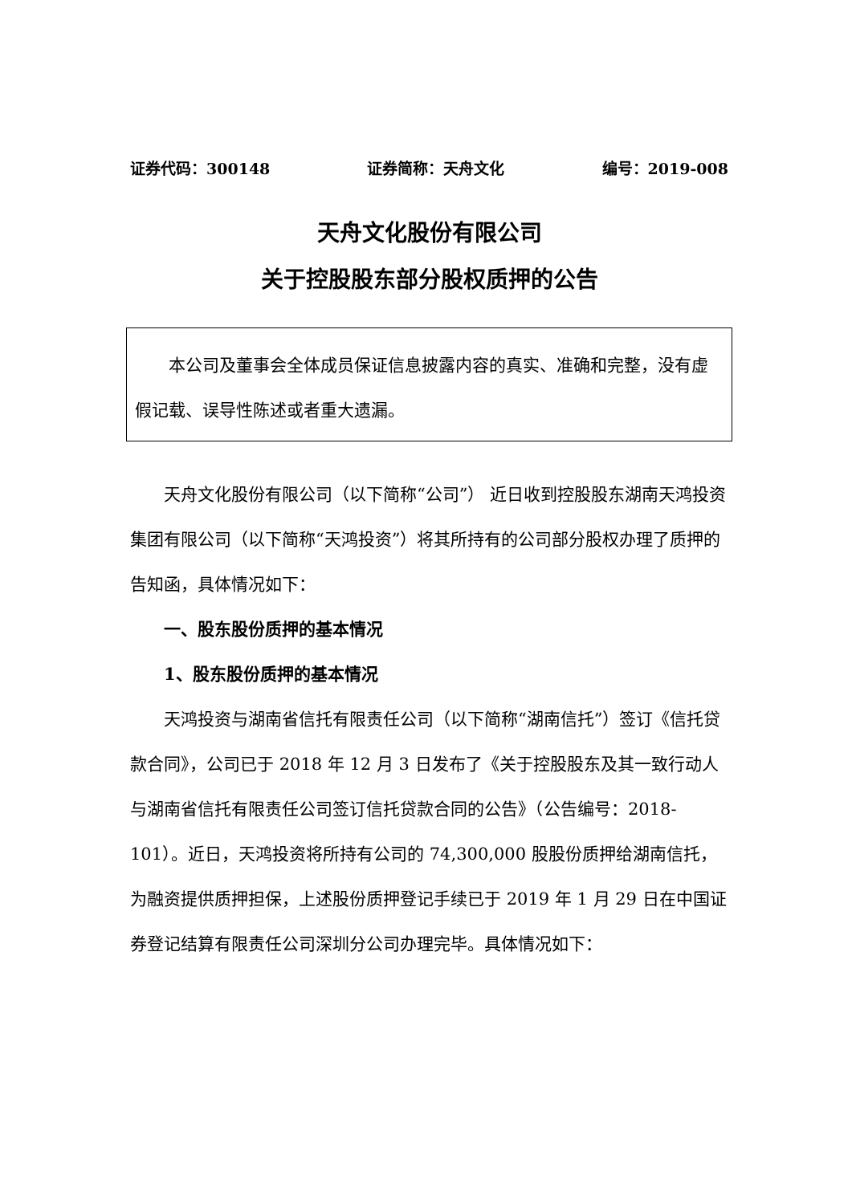证券代码：300148 证券简称：天舟文化 编号：2019-008
天舟文化股份有限公司
关于控股股东部分股权质押的公告
本公司及董事会全体成员保证信息披露内容的真实、准确和完整，没有虚假记载、误导性陈述或者重大遗漏。
天舟文化股份有限公司（以下简称“公司”） 近日收到控股股东湖南天鸿投资集团有限公司（以下简称“天鸿投资”）将其所持有的公司部分股权办理了质押的告知函，具体情况如下：
一、股东股份质押的基本情况
1、股东股份质押的基本情况
天鸿投资与湖南省信托有限责任公司（以下简称“湖南信托”）签订《信托贷款合同》，公司已于 2018 年 12 月 3 日发布了《关于控股股东及其一致行动人与湖南省信托有限责任公司签订信托贷款合同的公告》（公告编号：2018-101）。近日，天鸿投资将所持有公司的 74,300,000 股股份质押给湖南信托，为融资提供质押担保，上述股份质押登记手续已于 2019 年 1 月 29 日在中国证券登记结算有限责任公司深圳分公司办理完毕。具体情况如下：